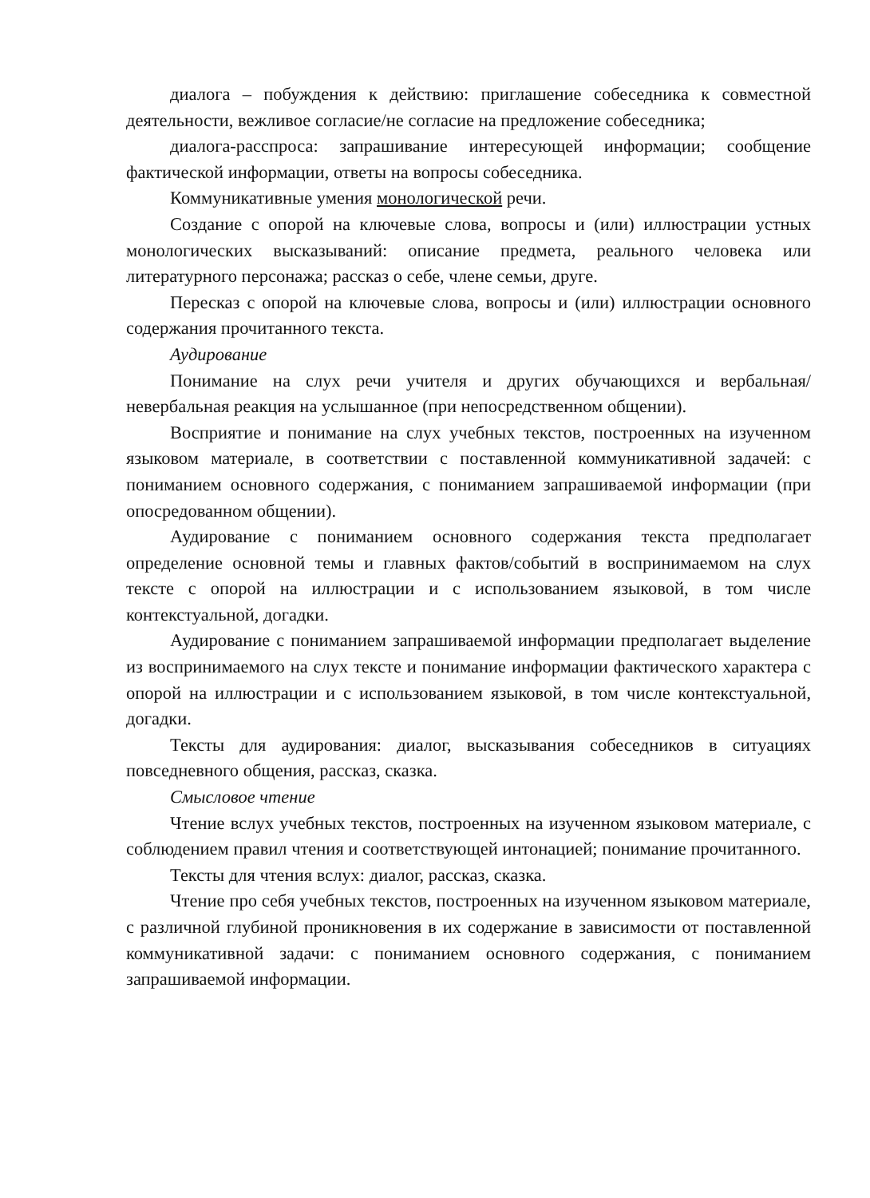диалога – побуждения к действию: приглашение собеседника к совместной деятельности, вежливое согласие/не согласие на предложение собеседника;
диалога-расспроса: запрашивание интересующей информации; сообщение фактической информации, ответы на вопросы собеседника.
Коммуникативные умения монологической речи.
Создание с опорой на ключевые слова, вопросы и (или) иллюстрации устных монологических высказываний: описание предмета, реального человека или литературного персонажа; рассказ о себе, члене семьи, друге.
Пересказ с опорой на ключевые слова, вопросы и (или) иллюстрации основного содержания прочитанного текста.
Аудирование
Понимание на слух речи учителя и других обучающихся и вербальная/невербальная реакция на услышанное (при непосредственном общении).
Восприятие и понимание на слух учебных текстов, построенных на изученном языковом материале, в соответствии с поставленной коммуникативной задачей: с пониманием основного содержания, с пониманием запрашиваемой информации (при опосредованном общении).
Аудирование с пониманием основного содержания текста предполагает определение основной темы и главных фактов/событий в воспринимаемом на слух тексте с опорой на иллюстрации и с использованием языковой, в том числе контекстуальной, догадки.
Аудирование с пониманием запрашиваемой информации предполагает выделение из воспринимаемого на слух тексте и понимание информации фактического характера с опорой на иллюстрации и с использованием языковой, в том числе контекстуальной, догадки.
Тексты для аудирования: диалог, высказывания собеседников в ситуациях повседневного общения, рассказ, сказка.
Смысловое чтение
Чтение вслух учебных текстов, построенных на изученном языковом материале, с соблюдением правил чтения и соответствующей интонацией; понимание прочитанного.
Тексты для чтения вслух: диалог, рассказ, сказка.
Чтение про себя учебных текстов, построенных на изученном языковом материале, с различной глубиной проникновения в их содержание в зависимости от поставленной коммуникативной задачи: с пониманием основного содержания, с пониманием запрашиваемой информации.